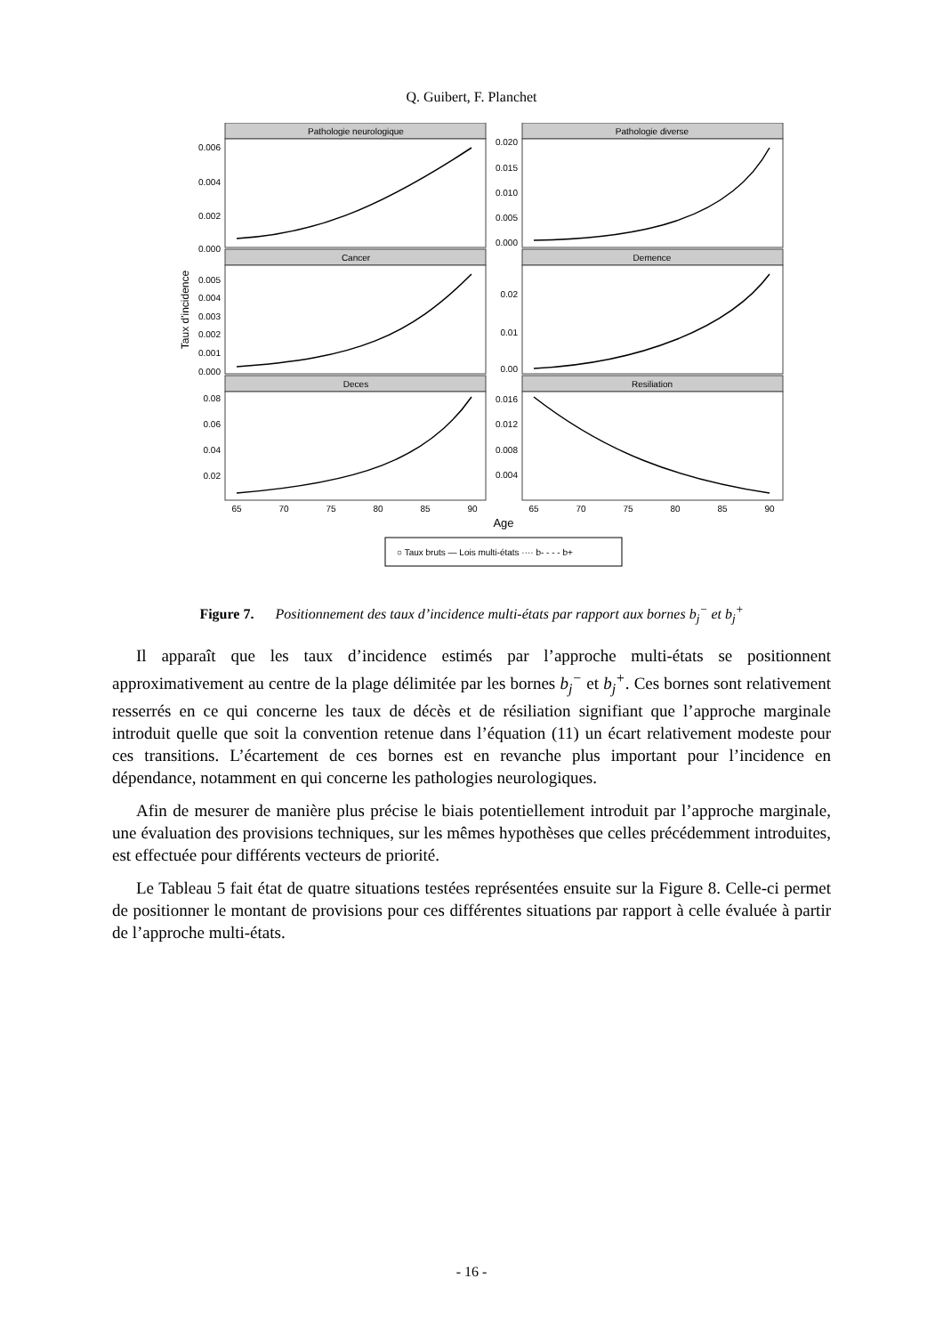Q. Guibert, F. Planchet
Pathologie neurologique
0.006
0.004
0.002
0.000
Pathologie diverse
0.020
0.015
0.010
0.005
0.000
Cancer
0.005
0.004
0.003
0.002
0.001
0.000
Taux d'incidence
Demence
0.02
0.01
0.00
Deces
0.08
0.06
0.04
0.02
Resiliation
0.016
0.012
0.008
0.004
65
70
75
80
85
90
65
70
75
80
85
90
Age
○ Taux bruts — Lois multi-états ···· b- - - - b+
Figure 7. Positionnement des taux d’incidence multi-états par rapport aux bornes b<sub>j</sub><sup>−</sup> et b<sub>j</sub><sup>+</sup>
Il apparaît que les taux d’incidence estimés par l’approche multi-états se positionnent approximativement au centre de la plage délimitée par les bornes b<sub>j</sub><sup>−</sup> et b<sub>j</sub><sup>+</sup>. Ces bornes sont relativement resserrés en ce qui concerne les taux de décès et de résiliation signifiant que l’approche marginale introduit quelle que soit la convention retenue dans l’équation (11) un écart relativement modeste pour ces transitions. L’écartement de ces bornes est en revanche plus important pour l’incidence en dépendance, notamment en qui concerne les pathologies neurologiques.
Afin de mesurer de manière plus précise le biais potentiellement introduit par l’approche marginale, une évaluation des provisions techniques, sur les mêmes hypothèses que celles précédemment introduites, est effectuée pour différents vecteurs de priorité.
Le Tableau 5 fait état de quatre situations testées représentées ensuite sur la Figure 8. Celle-ci permet de positionner le montant de provisions pour ces différentes situations par rapport à celle évaluée à partir de l’approche multi-états.
- 16 -